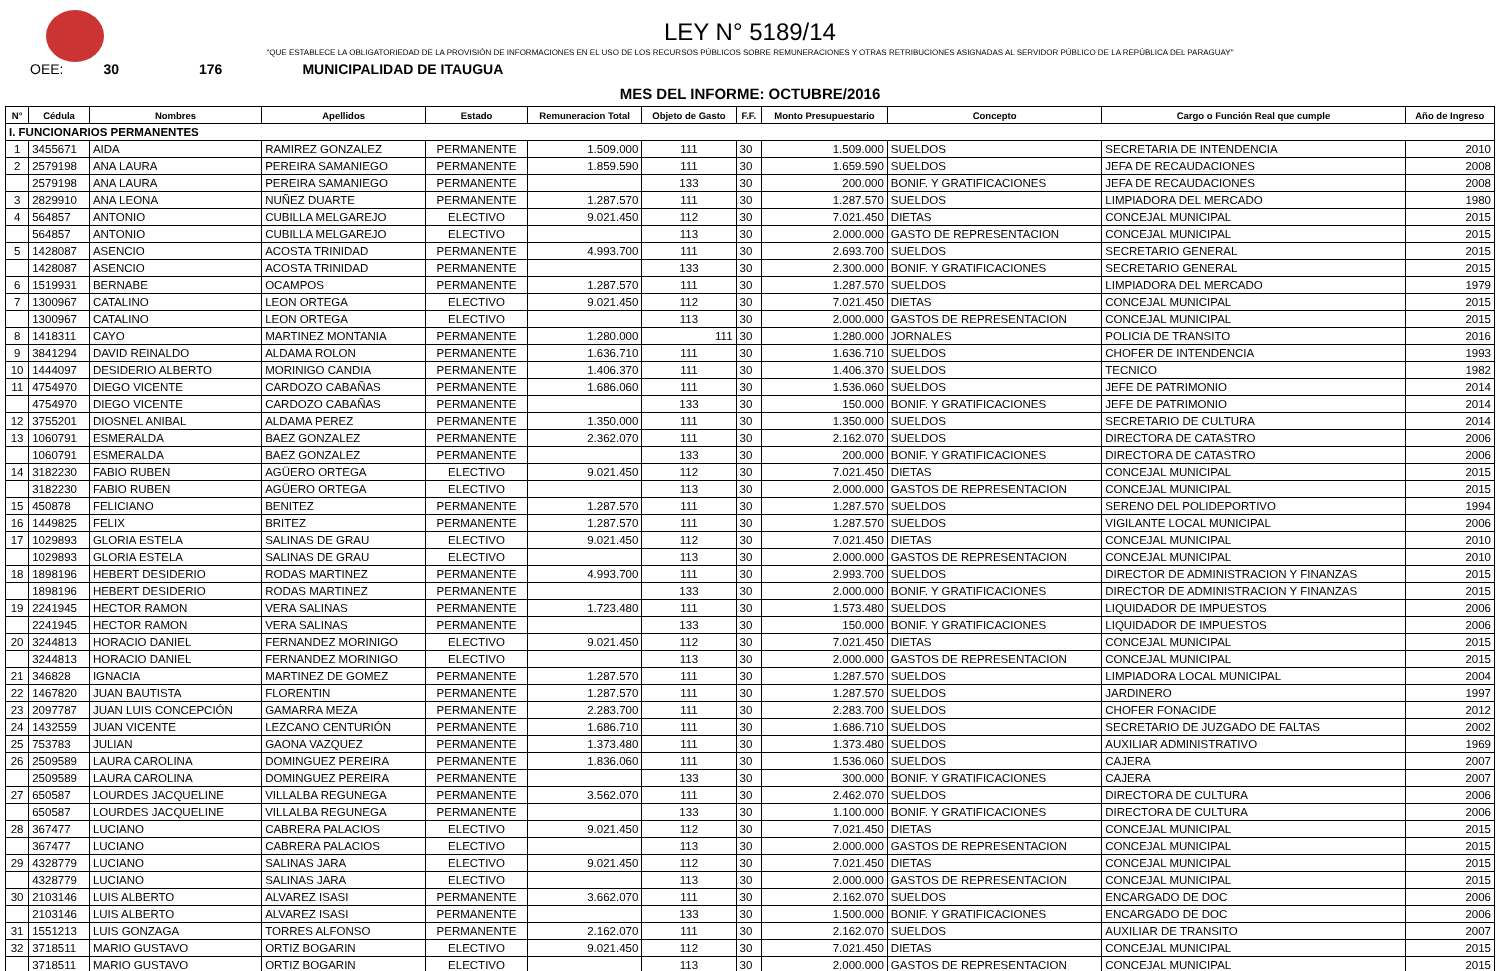LEY N° 5189/14
"QUE ESTABLECE LA OBLIGATORIEDAD DE LA PROVISIÓN DE INFORMACIONES EN EL USO DE LOS RECURSOS PÚBLICOS SOBRE REMUNERACIONES Y OTRAS RETRIBUCIONES ASIGNADAS AL SERVIDOR PÚBLICO DE LA REPÚBLICA DEL PARAGUAY"
OEE: 30 176 MUNICIPALIDAD DE ITAUGUA
MES DEL INFORME: OCTUBRE/2016
| N° | Cédula | Nombres | Apellidos | Estado | Remuneracion Total | Objeto de Gasto | F.F. | Monto Presupuestario | Concepto | Cargo o Función Real que cumple | Año de Ingreso |
| --- | --- | --- | --- | --- | --- | --- | --- | --- | --- | --- | --- |
| I. FUNCIONARIOS PERMANENTES | | | | | | | | | | | |
| 1 | 3455671 | AIDA | RAMIREZ GONZALEZ | PERMANENTE | 1.509.000 | 111 | 30 | 1.509.000 | SUELDOS | SECRETARIA DE INTENDENCIA | 2010 |
| 2 | 2579198 | ANA LAURA | PEREIRA SAMANIEGO | PERMANENTE | 1.859.590 | 111 | 30 | 1.659.590 | SUELDOS | JEFA DE RECAUDACIONES | 2008 |
| | 2579198 | ANA LAURA | PEREIRA SAMANIEGO | PERMANENTE | | 133 | 30 | 200.000 | BONIF. Y GRATIFICACIONES | JEFA DE RECAUDACIONES | 2008 |
| 3 | 2829910 | ANA LEONA | NUÑEZ DUARTE | PERMANENTE | 1.287.570 | 111 | 30 | 1.287.570 | SUELDOS | LIMPIADORA DEL MERCADO | 1980 |
| 4 | 564857 | ANTONIO | CUBILLA MELGAREJO | ELECTIVO | 9.021.450 | 112 | 30 | 7.021.450 | DIETAS | CONCEJAL MUNICIPAL | 2015 |
| | 564857 | ANTONIO | CUBILLA MELGAREJO | ELECTIVO | | 113 | 30 | 2.000.000 | GASTO DE REPRESENTACION | CONCEJAL MUNICIPAL | 2015 |
| 5 | 1428087 | ASENCIO | ACOSTA TRINIDAD | PERMANENTE | 4.993.700 | 111 | 30 | 2.693.700 | SUELDOS | SECRETARIO GENERAL | 2015 |
| | 1428087 | ASENCIO | ACOSTA TRINIDAD | PERMANENTE | | 133 | 30 | 2.300.000 | BONIF. Y GRATIFICACIONES | SECRETARIO GENERAL | 2015 |
| 6 | 1519931 | BERNABE | OCAMPOS | PERMANENTE | 1.287.570 | 111 | 30 | 1.287.570 | SUELDOS | LIMPIADORA DEL MERCADO | 1979 |
| 7 | 1300967 | CATALINO | LEON ORTEGA | ELECTIVO | 9.021.450 | 112 | 30 | 7.021.450 | DIETAS | CONCEJAL MUNICIPAL | 2015 |
| | 1300967 | CATALINO | LEON ORTEGA | ELECTIVO | | 113 | 30 | 2.000.000 | GASTOS DE REPRESENTACION | CONCEJAL MUNICIPAL | 2015 |
| 8 | 1418311 | CAYO | MARTINEZ MONTANIA | PERMANENTE | 1.280.000 | 111 | 30 | 1.280.000 | JORNALES | POLICIA DE TRANSITO | 2016 |
| 9 | 3841294 | DAVID REINALDO | ALDAMA ROLON | PERMANENTE | 1.636.710 | 111 | 30 | 1.636.710 | SUELDOS | CHOFER DE INTENDENCIA | 1993 |
| 10 | 1444097 | DESIDERIO ALBERTO | MORINIGO CANDIA | PERMANENTE | 1.406.370 | 111 | 30 | 1.406.370 | SUELDOS | TECNICO | 1982 |
| 11 | 4754970 | DIEGO VICENTE | CARDOZO CABAÑAS | PERMANENTE | 1.686.060 | 111 | 30 | 1.536.060 | SUELDOS | JEFE DE PATRIMONIO | 2014 |
| | 4754970 | DIEGO VICENTE | CARDOZO CABAÑAS | PERMANENTE | | 133 | 30 | 150.000 | BONIF. Y GRATIFICACIONES | JEFE DE PATRIMONIO | 2014 |
| 12 | 3755201 | DIOSNEL ANIBAL | ALDAMA PEREZ | PERMANENTE | 1.350.000 | 111 | 30 | 1.350.000 | SUELDOS | SECRETARIO DE CULTURA | 2014 |
| 13 | 1060791 | ESMERALDA | BAEZ GONZALEZ | PERMANENTE | 2.362.070 | 111 | 30 | 2.162.070 | SUELDOS | DIRECTORA DE CATASTRO | 2006 |
| | 1060791 | ESMERALDA | BAEZ GONZALEZ | PERMANENTE | | 133 | 30 | 200.000 | BONIF. Y GRATIFICACIONES | DIRECTORA DE CATASTRO | 2006 |
| 14 | 3182230 | FABIO RUBEN | AGÜERO ORTEGA | ELECTIVO | 9.021.450 | 112 | 30 | 7.021.450 | DIETAS | CONCEJAL MUNICIPAL | 2015 |
| | 3182230 | FABIO RUBEN | AGÜERO ORTEGA | ELECTIVO | | 113 | 30 | 2.000.000 | GASTOS DE REPRESENTACION | CONCEJAL MUNICIPAL | 2015 |
| 15 | 450878 | FELICIANO | BENITEZ | PERMANENTE | 1.287.570 | 111 | 30 | 1.287.570 | SUELDOS | SERENO DEL POLIDEPORTIVO | 1994 |
| 16 | 1449825 | FELIX | BRITEZ | PERMANENTE | 1.287.570 | 111 | 30 | 1.287.570 | SUELDOS | VIGILANTE LOCAL MUNICIPAL | 2006 |
| 17 | 1029893 | GLORIA ESTELA | SALINAS DE GRAU | ELECTIVO | 9.021.450 | 112 | 30 | 7.021.450 | DIETAS | CONCEJAL MUNICIPAL | 2010 |
| | 1029893 | GLORIA ESTELA | SALINAS DE GRAU | ELECTIVO | | 113 | 30 | 2.000.000 | GASTOS DE REPRESENTACION | CONCEJAL MUNICIPAL | 2010 |
| 18 | 1898196 | HEBERT DESIDERIO | RODAS MARTINEZ | PERMANENTE | 4.993.700 | 111 | 30 | 2.993.700 | SUELDOS | DIRECTOR DE ADMINISTRACION Y FINANZAS | 2015 |
| | 1898196 | HEBERT DESIDERIO | RODAS MARTINEZ | PERMANENTE | | 133 | 30 | 2.000.000 | BONIF. Y GRATIFICACIONES | DIRECTOR DE ADMINISTRACION Y FINANZAS | 2015 |
| 19 | 2241945 | HECTOR RAMON | VERA SALINAS | PERMANENTE | 1.723.480 | 111 | 30 | 1.573.480 | SUELDOS | LIQUIDADOR DE IMPUESTOS | 2006 |
| | 2241945 | HECTOR RAMON | VERA SALINAS | PERMANENTE | | 133 | 30 | 150.000 | BONIF. Y GRATIFICACIONES | LIQUIDADOR DE IMPUESTOS | 2006 |
| 20 | 3244813 | HORACIO DANIEL | FERNANDEZ MORINIGO | ELECTIVO | 9.021.450 | 112 | 30 | 7.021.450 | DIETAS | CONCEJAL MUNICIPAL | 2015 |
| | 3244813 | HORACIO DANIEL | FERNANDEZ MORINIGO | ELECTIVO | | 113 | 30 | 2.000.000 | GASTOS DE REPRESENTACION | CONCEJAL MUNICIPAL | 2015 |
| 21 | 346828 | IGNACIA | MARTINEZ DE GOMEZ | PERMANENTE | 1.287.570 | 111 | 30 | 1.287.570 | SUELDOS | LIMPIADORA LOCAL MUNICIPAL | 2004 |
| 22 | 1467820 | JUAN BAUTISTA | FLORENTIN | PERMANENTE | 1.287.570 | 111 | 30 | 1.287.570 | SUELDOS | JARDINERO | 1997 |
| 23 | 2097787 | JUAN LUIS CONCEPCIÓN | GAMARRA MEZA | PERMANENTE | 2.283.700 | 111 | 30 | 2.283.700 | SUELDOS | CHOFER FONACIDE | 2012 |
| 24 | 1432559 | JUAN VICENTE | LEZCANO CENTURIÓN | PERMANENTE | 1.686.710 | 111 | 30 | 1.686.710 | SUELDOS | SECRETARIO DE JUZGADO DE FALTAS | 2002 |
| 25 | 753783 | JULIAN | GAONA VAZQUEZ | PERMANENTE | 1.373.480 | 111 | 30 | 1.373.480 | SUELDOS | AUXILIAR ADMINISTRATIVO | 1969 |
| 26 | 2509589 | LAURA CAROLINA | DOMINGUEZ PEREIRA | PERMANENTE | 1.836.060 | 111 | 30 | 1.536.060 | SUELDOS | CAJERA | 2007 |
| | 2509589 | LAURA CAROLINA | DOMINGUEZ PEREIRA | PERMANENTE | | 133 | 30 | 300.000 | BONIF. Y GRATIFICACIONES | CAJERA | 2007 |
| 27 | 650587 | LOURDES JACQUELINE | VILLALBA REGUNEGA | PERMANENTE | 3.562.070 | 111 | 30 | 2.462.070 | SUELDOS | DIRECTORA DE CULTURA | 2006 |
| | 650587 | LOURDES JACQUELINE | VILLALBA REGUNEGA | PERMANENTE | | 133 | 30 | 1.100.000 | BONIF. Y GRATIFICACIONES | DIRECTORA DE CULTURA | 2006 |
| 28 | 367477 | LUCIANO | CABRERA PALACIOS | ELECTIVO | 9.021.450 | 112 | 30 | 7.021.450 | DIETAS | CONCEJAL MUNICIPAL | 2015 |
| | 367477 | LUCIANO | CABRERA PALACIOS | ELECTIVO | | 113 | 30 | 2.000.000 | GASTOS DE REPRESENTACION | CONCEJAL MUNICIPAL | 2015 |
| 29 | 4328779 | LUCIANO | SALINAS JARA | ELECTIVO | 9.021.450 | 112 | 30 | 7.021.450 | DIETAS | CONCEJAL MUNICIPAL | 2015 |
| | 4328779 | LUCIANO | SALINAS JARA | ELECTIVO | | 113 | 30 | 2.000.000 | GASTOS DE REPRESENTACION | CONCEJAL MUNICIPAL | 2015 |
| 30 | 2103146 | LUIS ALBERTO | ALVAREZ ISASI | PERMANENTE | 3.662.070 | 111 | 30 | 2.162.070 | SUELDOS | ENCARGADO DE DOC | 2006 |
| | 2103146 | LUIS ALBERTO | ALVAREZ ISASI | PERMANENTE | | 133 | 30 | 1.500.000 | BONIF. Y GRATIFICACIONES | ENCARGADO DE DOC | 2006 |
| 31 | 1551213 | LUIS GONZAGA | TORRES ALFONSO | PERMANENTE | 2.162.070 | 111 | 30 | 2.162.070 | SUELDOS | AUXILIAR DE TRANSITO | 2007 |
| 32 | 3718511 | MARIO GUSTAVO | ORTIZ BOGARIN | ELECTIVO | 9.021.450 | 112 | 30 | 7.021.450 | DIETAS | CONCEJAL MUNICIPAL | 2015 |
| | 3718511 | MARIO GUSTAVO | ORTIZ BOGARIN | ELECTIVO | | 113 | 30 | 2.000.000 | GASTOS DE REPRESENTACION | CONCEJAL MUNICIPAL | 2015 |